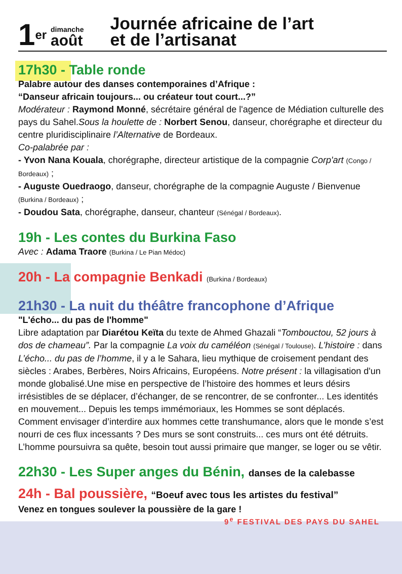1er
dimanche
août
Journée africaine de l’art
et de l’artisanat
17h30 - Table ronde
Palabre autour des danses contemporaines d’Afrique :
“Danseur africain toujours... ou créateur tout court...?”
Modérateur : Raymond Monné, sécrétaire général de l'agence de Médiation culturelle des pays du Sahel.Sous la houlette de : Norbert Senou, danseur, chorégraphe et directeur du centre pluridisciplinaire l’Alternative de Bordeaux.
Co-palabrée par :
- Yvon Nana Kouala, chorégraphe, directeur artistique de la compagnie Corp'art (Congo / Bordeaux) ;
- Auguste Ouedraogo, danseur, chorégraphe de la compagnie Auguste / Bienvenue (Burkina / Bordeaux) ;
- Doudou Sata, chorégraphe, danseur, chanteur (Sénégal / Bordeaux).
19h - Les contes du Burkina Faso
Avec : Adama Traore (Burkina / Le Pian Médoc)
20h - La compagnie Benkadi (Burkina / Bordeaux)
21h30 - La nuit du théâtre francophone d’Afrique
"L'écho... du pas de l'homme"
Libre adaptation par Diarétou Keïta du texte de Ahmed Ghazali “Tombouctou, 52 jours à dos de chameau”. Par la compagnie La voix du caméléon (Sénégal / Toulouse). L’histoire : dans L’écho... du pas de l’homme, il y a le Sahara, lieu mythique de croisement pendant des siècles : Arabes, Berbères, Noirs Africains, Européens. Notre présent : la villagisation d'un monde globalisé.Une mise en perspective de l’histoire des hommes et leurs désirs irrésistibles de se déplacer, d’échanger, de se rencontrer, de se confronter... Les identités en mouvement... Depuis les temps immémoriaux, les Hommes se sont déplacés. Comment envisager d’interdire aux hommes cette transhumance, alors que le monde s’est nourri de ces flux incessants ? Des murs se sont construits... ces murs ont été détruits. L’homme poursuivra sa quête, besoin tout aussi primaire que manger, se loger ou se vêtir.
22h30 - Les Super anges du Bénin, danses de la calebasse
24h - Bal poussière, “Boeuf avec tous les artistes du festival”
Venez en tongues soulever la poussière de la gare !
9<sup>e</sup> FESTIVAL DES PAYS DU SAHEL